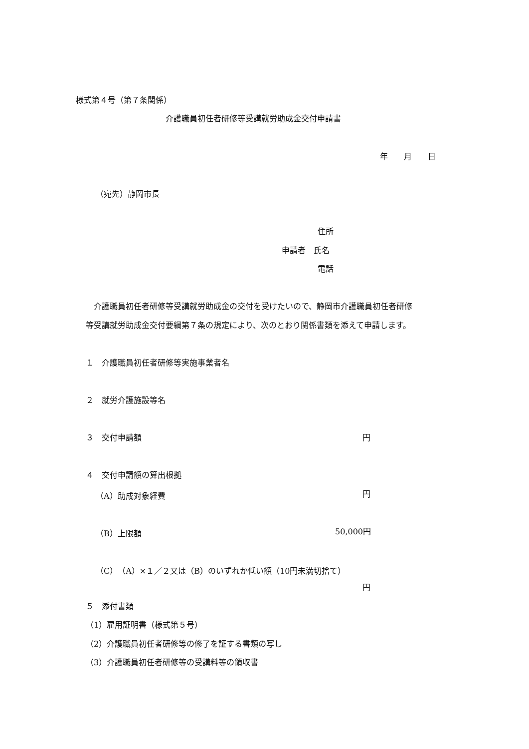様式第４号（第７条関係）
介護職員初任者研修等受講就労助成金交付申請書
年　　月　　日
（宛先）静岡市長
住所
申請者　氏名
電話
　介護職員初任者研修等受講就労助成金の交付を受けたいので、静岡市介護職員初任者研修
等受講就労助成金交付要綱第７条の規定により、次のとおり関係書類を添えて申請します。
１　介護職員初任者研修等実施事業者名
２　就労介護施設等名
３　交付申請額 円
４　交付申請額の算出根拠
（A）助成対象経費 円
（B）上限額 50,000円
（C）（A）×１／２又は（B）のいずれか低い額（10円未満切捨て）
円
５　添付書類
（1）雇用証明書（様式第５号）
（2）介護職員初任者研修等の修了を証する書類の写し
（3）介護職員初任者研修等の受講料等の領収書